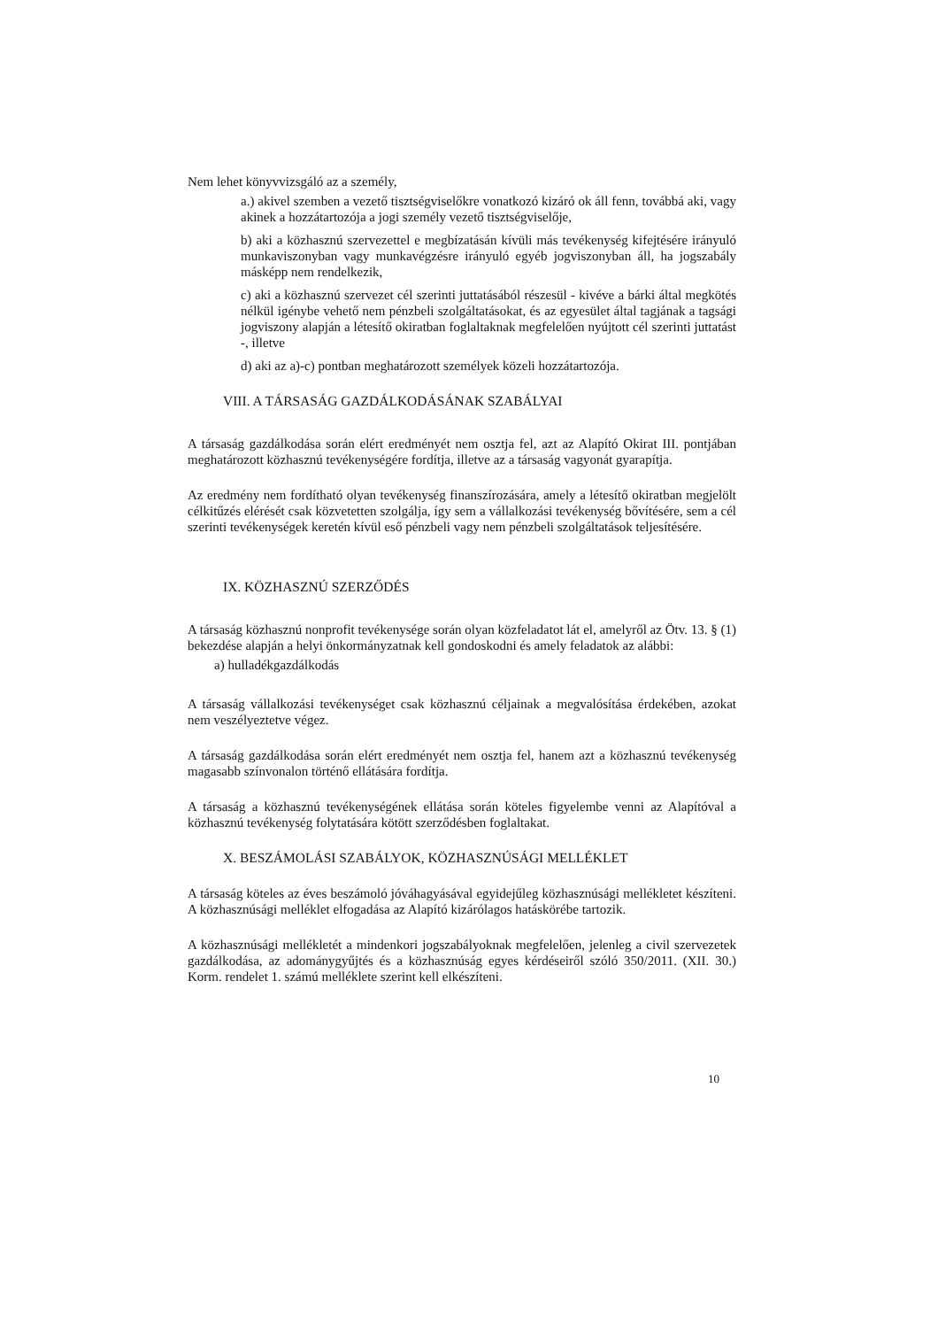Nem lehet könyvvizsgáló az a személy,
a.) akivel szemben a vezető tisztségviselőkre vonatkozó kizáró ok áll fenn, továbbá aki, vagy akinek a hozzátartozója a jogi személy vezető tisztségviselője,
b) aki a közhasznú szervezettel e megbízatásán kívüli más tevékenység kifejtésére irányuló munkaviszonyban vagy munkavégzésre irányuló egyéb jogviszonyban áll, ha jogszabály másképp nem rendelkezik,
c) aki a közhasznú szervezet cél szerinti juttatásából részesül - kivéve a bárki által megkötés nélkül igénybe vehető nem pénzbeli szolgáltatásokat, és az egyesület által tagjának a tagsági jogviszony alapján a létesítő okiratban foglaltaknak megfelelően nyújtott cél szerinti juttatást -, illetve
d) aki az a)-c) pontban meghatározott személyek közeli hozzátartozója.
VIII. A TÁRSASÁG GAZDÁLKODÁSÁNAK SZABÁLYAI
A társaság gazdálkodása során elért eredményét nem osztja fel, azt az Alapító Okirat III. pontjában meghatározott közhasznú tevékenységére fordítja, illetve az a társaság vagyonát gyarapítja.
Az eredmény nem fordítható olyan tevékenység finanszírozására, amely a létesítő okiratban megjelölt célkitűzés elérését csak közvetetten szolgálja, így sem a vállalkozási tevékenység bővítésére, sem a cél szerinti tevékenységek keretén kívül eső pénzbeli vagy nem pénzbeli szolgáltatások teljesítésére.
IX. KÖZHASZNÚ SZERZŐDÉS
A társaság közhasznú nonprofit tevékenysége során olyan közfeladatot lát el, amelyről az Ötv. 13. § (1) bekezdése alapján a helyi önkormányzatnak kell gondoskodni és amely feladatok az alábbi:
a) hulladékgazdálkodás
A társaság vállalkozási tevékenységet csak közhasznú céljainak a megvalósítása érdekében, azokat nem veszélyeztetve végez.
A társaság gazdálkodása során elért eredményét nem osztja fel, hanem azt a közhasznú tevékenység magasabb színvonalon történő ellátására fordítja.
A társaság a közhasznú tevékenységének ellátása során köteles figyelembe venni az Alapítóval a közhasznú tevékenység folytatására kötött szerződésben foglaltakat.
X. BESZÁMOLÁSI SZABÁLYOK, KÖZHASZNÚSÁGI MELLÉKLET
A társaság köteles az éves beszámoló jóváhagyásával egyidejűleg közhasznúsági mellékletet készíteni. A közhasznúsági melléklet elfogadása az Alapító kizárólagos hatáskörébe tartozik.
A közhasznúsági mellékletét a mindenkori jogszabályoknak megfelelően, jelenleg a civil szervezetek gazdálkodása, az adománygyűjtés és a közhasznúság egyes kérdéseiről szóló 350/2011. (XII. 30.) Korm. rendelet 1. számú melléklete szerint kell elkészíteni.
10